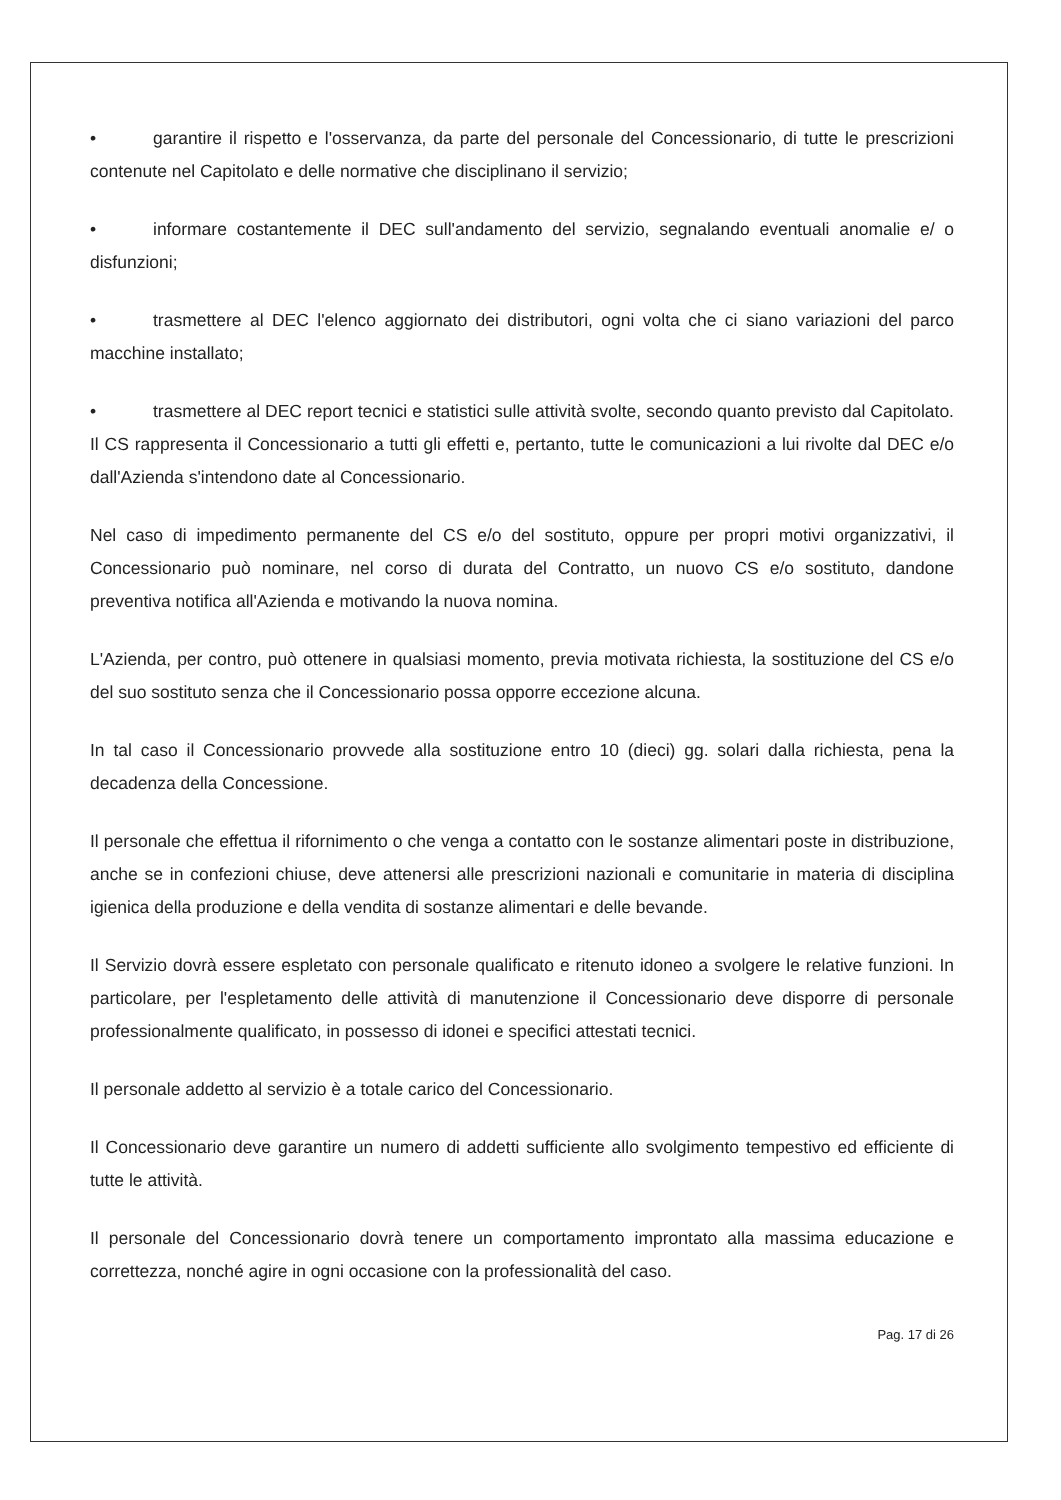• garantire il rispetto e l'osservanza, da parte del personale del Concessionario, di tutte le prescrizioni contenute nel Capitolato e delle normative che disciplinano il servizio;
• informare costantemente il DEC sull'andamento del servizio, segnalando eventuali anomalie e/ o disfunzioni;
• trasmettere al DEC l'elenco aggiornato dei distributori, ogni volta che ci siano variazioni del parco macchine installato;
• trasmettere al DEC report tecnici e statistici sulle attività svolte, secondo quanto previsto dal Capitolato. Il CS rappresenta il Concessionario a tutti gli effetti e, pertanto, tutte le comunicazioni a lui rivolte dal DEC e/o dall'Azienda s'intendono date al Concessionario.
Nel caso di impedimento permanente del CS e/o del sostituto, oppure per propri motivi organizzativi, il Concessionario può nominare, nel corso di durata del Contratto, un nuovo CS e/o sostituto, dandone preventiva notifica all'Azienda e motivando la nuova nomina.
L'Azienda, per contro, può ottenere in qualsiasi momento, previa motivata richiesta, la sostituzione del CS e/o del suo sostituto senza che il Concessionario possa opporre eccezione alcuna.
In tal caso il Concessionario provvede alla sostituzione entro 10 (dieci) gg. solari dalla richiesta, pena la decadenza della Concessione.
Il personale che effettua il rifornimento o che venga a contatto con le sostanze alimentari poste in distribuzione, anche se in confezioni chiuse, deve attenersi alle prescrizioni nazionali e comunitarie in materia di disciplina igienica della produzione e della vendita di sostanze alimentari e delle bevande.
Il Servizio dovrà essere espletato con personale qualificato e ritenuto idoneo a svolgere le relative funzioni. In particolare, per l'espletamento delle attività di manutenzione il Concessionario deve disporre di personale professionalmente qualificato, in possesso di idonei e specifici attestati tecnici.
Il personale addetto al servizio è a totale carico del Concessionario.
Il Concessionario deve garantire un numero di addetti sufficiente allo svolgimento tempestivo ed efficiente di tutte le attività.
Il personale del Concessionario dovrà tenere un comportamento improntato alla massima educazione e correttezza, nonché agire in ogni occasione con la professionalità del caso.
Pag. 17 di 26